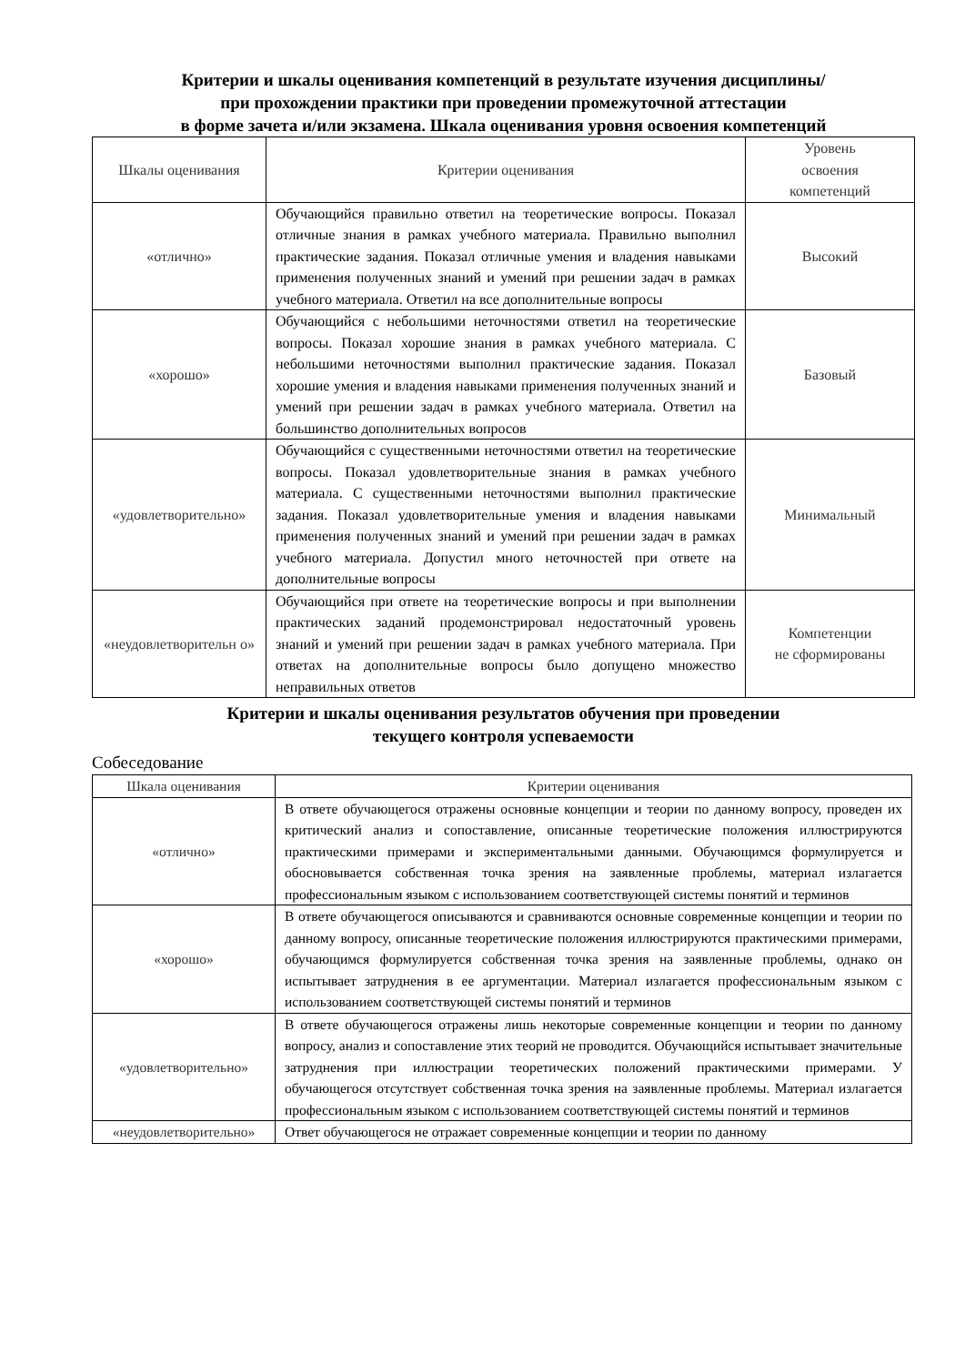Критерии и шкалы оценивания компетенций в результате изучения дисциплины/
при прохождении практики при проведении промежуточной аттестации
в форме зачета и/или экзамена. Шкала оценивания уровня освоения компетенций
| Шкалы оценивания | Критерии оценивания | Уровень освоения компетенций |
| --- | --- | --- |
| «отлично» | Обучающийся правильно ответил на теоретические вопросы. Показал отличные знания в рамках учебного материала. Правильно выполнил практические задания. Показал отличные умения и владения навыками применения полученных знаний и умений при решении задач в рамках учебного материала. Ответил на все дополнительные вопросы | Высокий |
| «хорошо» | Обучающийся с небольшими неточностями ответил на теоретические вопросы. Показал хорошие знания в рамках учебного материала. С небольшими неточностями выполнил практические задания. Показал хорошие умения и владения навыками применения полученных знаний и умений при решении задач в рамках учебного материала. Ответил на большинство дополнительных вопросов | Базовый |
| «удовлетворительно» | Обучающийся с существенными неточностями ответил на теоретические вопросы. Показал удовлетворительные знания в рамках учебного материала. С существенными неточностями выполнил практические задания. Показал удовлетворительные умения и владения навыками применения полученных знаний и умений при решении задач в рамках учебного материала. Допустил много неточностей при ответе на дополнительные вопросы | Минимальный |
| «неудовлетворительн о» | Обучающийся при ответе на теоретические вопросы и при выполнении практических заданий продемонстрировал недостаточный уровень знаний и умений при решении задач в рамках учебного материала. При ответах на дополнительные вопросы было допущено множество неправильных ответов | Компетенции не сформированы |
Критерии и шкалы оценивания результатов обучения при проведении
текущего контроля успеваемости
Собеседование
| Шкала оценивания | Критерии оценивания |
| --- | --- |
| «отлично» | В ответе обучающегося отражены основные концепции и теории по данному вопросу, проведен их критический анализ и сопоставление, описанные теоретические положения иллюстрируются практическими примерами и экспериментальными данными. Обучающимся формулируется и обосновывается собственная точка зрения на заявленные проблемы, материал излагается профессиональным языком с использованием соответствующей системы понятий и терминов |
| «хорошо» | В ответе обучающегося описываются и сравниваются основные современные концепции и теории по данному вопросу, описанные теоретические положения иллюстрируются практическими примерами, обучающимся формулируется собственная точка зрения на заявленные проблемы, однако он испытывает затруднения в ее аргументации. Материал излагается профессиональным языком с использованием соответствующей системы понятий и терминов |
| «удовлетворительно» | В ответе обучающегося отражены лишь некоторые современные концепции и теории по данному вопросу, анализ и сопоставление этих теорий не проводится. Обучающийся испытывает значительные затруднения при иллюстрации теоретических положений практическими примерами. У обучающегося отсутствует собственная точка зрения на заявленные проблемы. Материал излагается профессиональным языком с использованием соответствующей системы понятий и терминов |
| «неудовлетворительно» | Ответ обучающегося не отражает современные концепции и теории по данному |